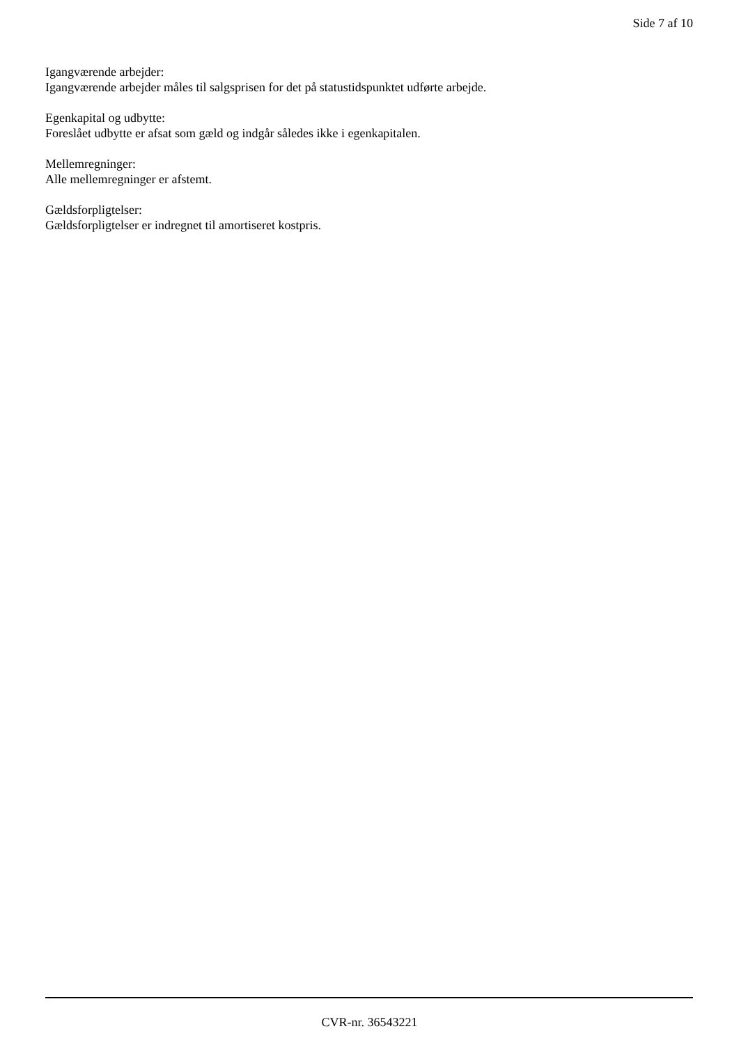Side 7 af 10
Igangværende arbejder:
Igangværende arbejder måles til salgsprisen for det på statustidspunktet udførte arbejde.
Egenkapital og udbytte:
Foreslået udbytte er afsat som gæld og indgår således ikke i egenkapitalen.
Mellemregninger:
Alle mellemregninger er afstemt.
Gældsforpligtelser:
Gældsforpligtelser er indregnet til amortiseret kostpris.
CVR-nr. 36543221